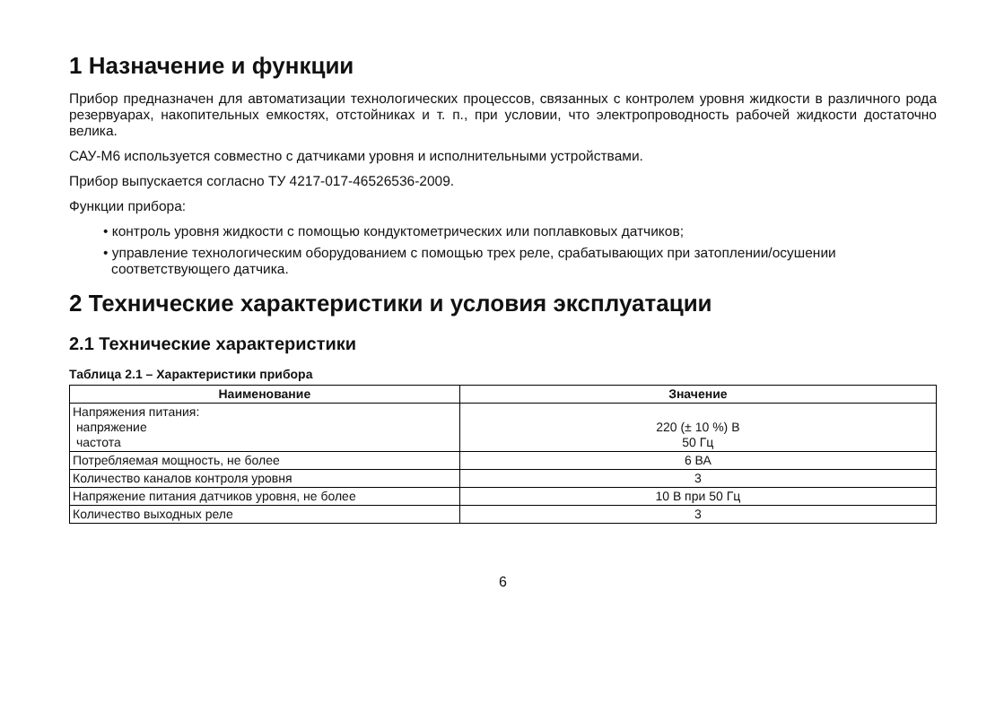1 Назначение и функции
Прибор предназначен для автоматизации технологических процессов, связанных с контролем уровня жидкости в различного рода резервуарах, накопительных емкостях, отстойниках и т. п., при условии, что электропроводность рабочей жидкости достаточно велика.
САУ-М6 используется совместно с датчиками уровня и исполнительными устройствами.
Прибор выпускается согласно ТУ 4217-017-46526536-2009.
Функции прибора:
• контроль уровня жидкости с помощью кондуктометрических или поплавковых датчиков;
• управление технологическим оборудованием с помощью трех реле, срабатывающих при затоплении/осушении соответствующего датчика.
2 Технические характеристики и условия эксплуатации
2.1 Технические характеристики
Таблица 2.1 – Характеристики прибора
| Наименование | Значение |
| --- | --- |
| Напряжения питания: напряжение частота | 220 (± 10 %) В 50 Гц |
| Потребляемая мощность, не более | 6 ВА |
| Количество каналов контроля уровня | 3 |
| Напряжение питания датчиков уровня, не более | 10 В при 50 Гц |
| Количество выходных реле | 3 |
6